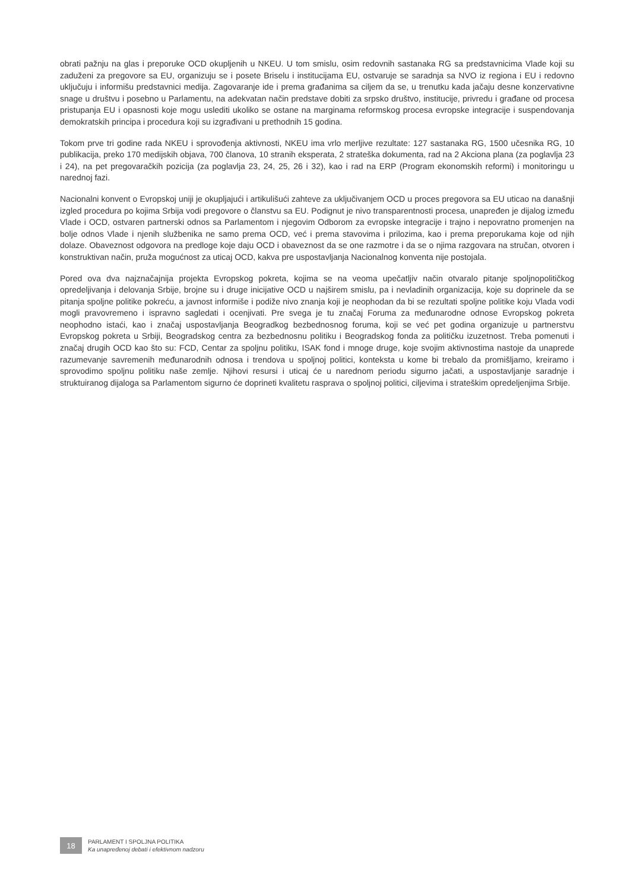obrati pažnju na glas i preporuke OCD okupljenih u NKEU. U tom smislu, osim redovnih sastanaka RG sa predstavnicima Vlade koji su zaduženi za pregovore sa EU, organizuju se i posete Briselu i institucijama EU, ostvaruje se saradnja sa NVO iz regiona i EU i redovno uključuju i informišu predstavnici medija. Zagovaranje ide i prema građanima sa ciljem da se, u trenutku kada jačaju desne konzervativne snage u društvu i posebno u Parlamentu, na adekvatan način predstave dobiti za srpsko društvo, institucije, privredu i građane od procesa pristupanja EU i opasnosti koje mogu uslediti ukoliko se ostane na marginama reformskog procesa evropske integracije i suspendovanja demokratskih principa i procedura koji su izgrađivani u prethodnih 15 godina.
Tokom prve tri godine rada NKEU i sprovođenja aktivnosti, NKEU ima vrlo merljive rezultate: 127 sastanaka RG, 1500 učesnika RG, 10 publikacija, preko 170 medijskih objava, 700 članova, 10 stranih eksperata, 2 strateška dokumenta, rad na 2 Akciona plana (za poglavlja 23 i 24), na pet pregovaračkih pozicija (za poglavlja 23, 24, 25, 26 i 32), kao i rad na ERP (Program ekonomskih reformi) i monitoringu u narednoj fazi.
Nacionalni konvent o Evropskoj uniji je okupljajući i artikulišući zahteve za uključivanjem OCD u proces pregovora sa EU uticao na današnji izgled procedura po kojima Srbija vodi pregovore o članstvu sa EU. Podignut je nivo transparentnosti procesa, unapređen je dijalog između Vlade i OCD, ostvaren partnerski odnos sa Parlamentom i njegovim Odborom za evropske integracije i trajno i nepovratno promenjen na bolje odnos Vlade i njenih službenika ne samo prema OCD, već i prema stavovima i prilozima, kao i prema preporukama koje od njih dolaze. Obaveznost odgovora na predloge koje daju OCD i obaveznost da se one razmotre i da se o njima razgovara na stručan, otvoren i konstruktivan način, pruža mogućnost za uticaj OCD, kakva pre uspostavljanja Nacionalnog konventa nije postojala.
Pored ova dva najznačajnija projekta Evropskog pokreta, kojima se na veoma upečatljiv način otvaralo pitanje spoljnopolitičkog opredeljivanja i delovanja Srbije, brojne su i druge inicijative OCD u najširem smislu, pa i nevladinih organizacija, koje su doprinele da se pitanja spoljne politike pokreću, a javnost informiše i podiže nivo znanja koji je neophodan da bi se rezultati spoljne politike koju Vlada vodi mogli pravovremeno i ispravno sagledati i ocenjivati. Pre svega je tu značaj Foruma za međunarodne odnose Evropskog pokreta neophodno istaći, kao i značaj uspostavljanja Beogradkog bezbednosnog foruma, koji se već pet godina organizuje u partnerstvu Evropskog pokreta u Srbiji, Beogradskog centra za bezbednosnu politiku i Beogradskog fonda za političku izuzetnost. Treba pomenuti i značaj drugih OCD kao što su: FCD, Centar za spoljnu politiku, ISAK fond i mnoge druge, koje svojim aktivnostima nastoje da unaprede razumevanje savremenih međunarodnih odnosa i trendova u spoljnoj politici, konteksta u kome bi trebalo da promišljamo, kreiramo i sprovodimo spoljnu politiku naše zemlje. Njihovi resursi i uticaj će u narednom periodu sigurno jačati, a uspostavljanje saradnje i struktuiranog dijaloga sa Parlamentom sigurno će doprineti kvalitetu rasprava o spoljnoj politici, ciljevima i strateškim opredeljenjima Srbije.
18
PARLAMENT I SPOLJNA POLITIKA
Ka unapređenoj debati i efektivnom nadzoru